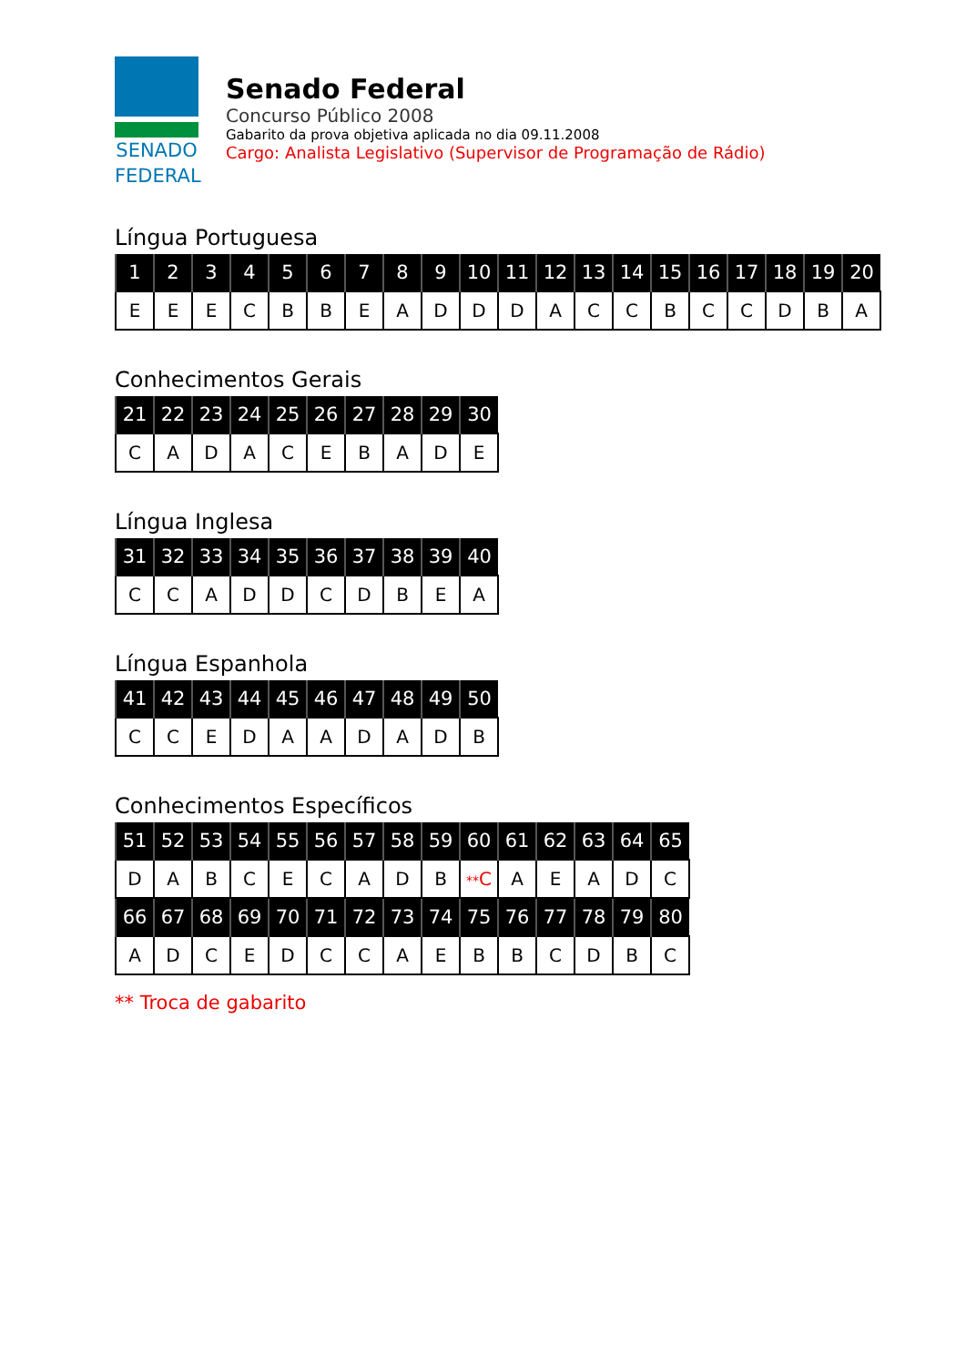SENADO
FEDERAL
Senado Federal
Concurso Público 2008
Gabarito da prova objetiva aplicada no dia 09.11.2008
Cargo: Analista Legislativo (Supervisor de Programação de Rádio)
Língua Portuguesa
| 1 | 2 | 3 | 4 | 5 | 6 | 7 | 8 | 9 | 10 | 11 | 12 | 13 | 14 | 15 | 16 | 17 | 18 | 19 | 20 |
| --- | --- | --- | --- | --- | --- | --- | --- | --- | --- | --- | --- | --- | --- | --- | --- | --- | --- | --- | --- |
| E | E | E | C | B | B | E | A | D | D | D | A | C | C | B | C | C | D | B | A |
Conhecimentos Gerais
| 21 | 22 | 23 | 24 | 25 | 26 | 27 | 28 | 29 | 30 |
| --- | --- | --- | --- | --- | --- | --- | --- | --- | --- |
| C | A | D | A | C | E | B | A | D | E |
Língua Inglesa
| 31 | 32 | 33 | 34 | 35 | 36 | 37 | 38 | 39 | 40 |
| --- | --- | --- | --- | --- | --- | --- | --- | --- | --- |
| C | C | A | D | D | C | D | B | E | A |
Língua Espanhola
| 41 | 42 | 43 | 44 | 45 | 46 | 47 | 48 | 49 | 50 |
| --- | --- | --- | --- | --- | --- | --- | --- | --- | --- |
| C | C | E | D | A | A | D | A | D | B |
Conhecimentos Específicos
| 51 | 52 | 53 | 54 | 55 | 56 | 57 | 58 | 59 | 60 | 61 | 62 | 63 | 64 | 65 |
| --- | --- | --- | --- | --- | --- | --- | --- | --- | --- | --- | --- | --- | --- | --- |
| D | A | B | C | E | C | A | D | B | ** C | A | E | A | D | C |
| 66 | 67 | 68 | 69 | 70 | 71 | 72 | 73 | 74 | 75 | 76 | 77 | 78 | 79 | 80 |
| A | D | C | E | D | C | C | A | E | B | B | C | D | B | C |
** Troca de gabarito